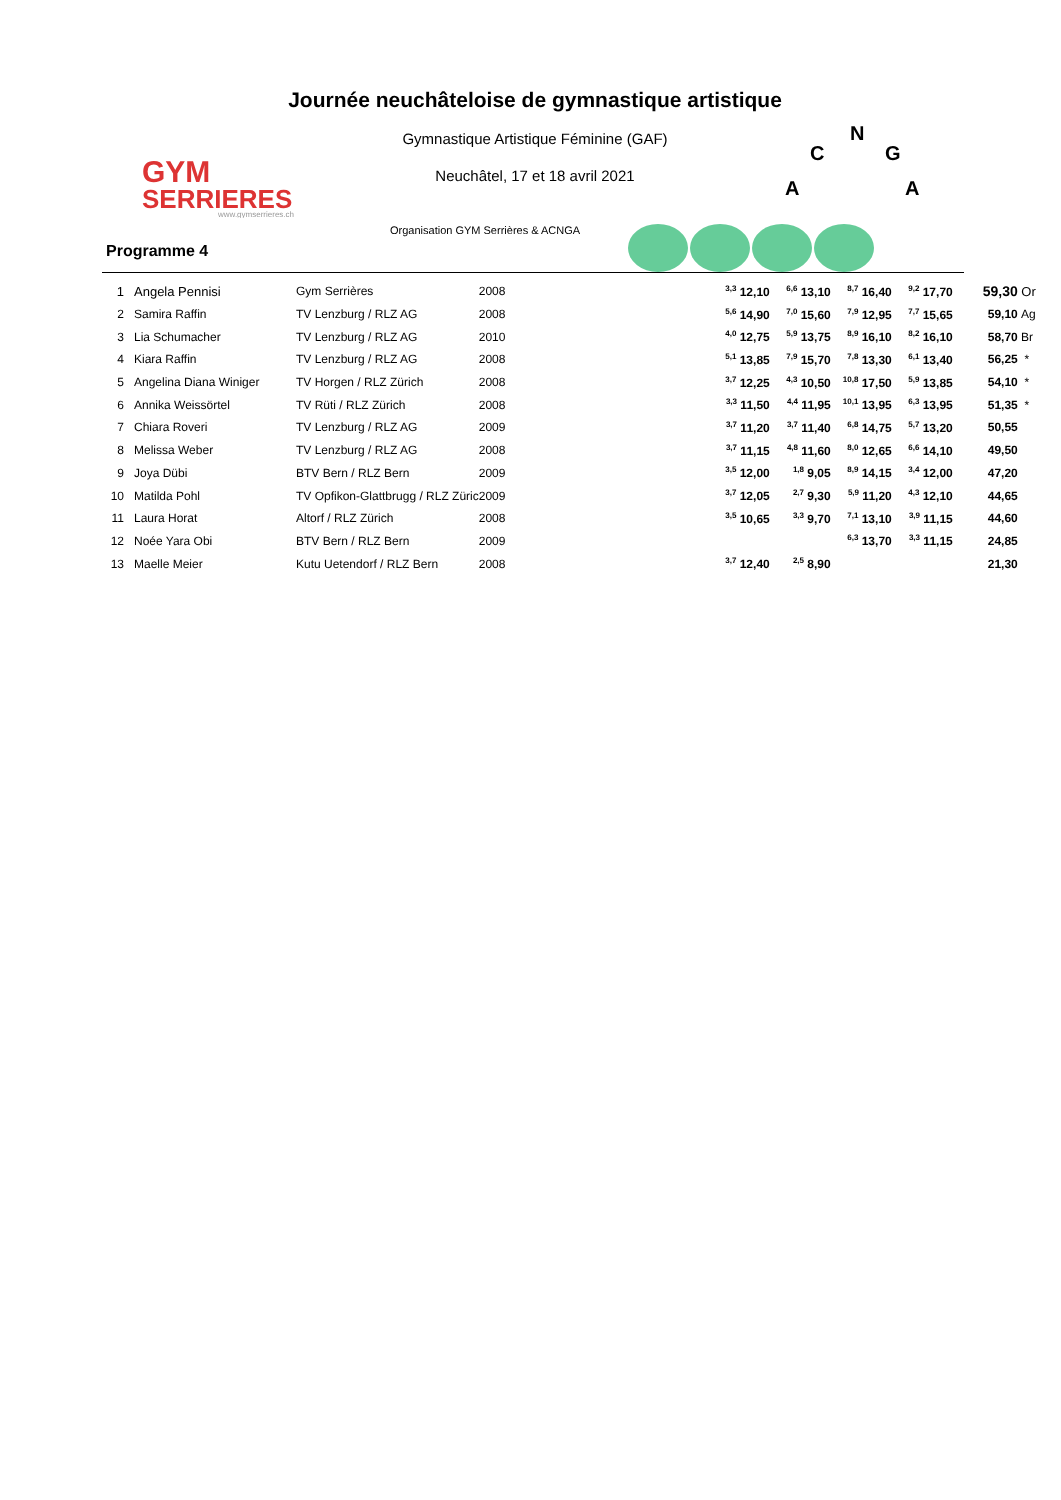GYM
SERRIERES
www.gymserrieres.ch
Journée neuchâteloise de gymnastique artistique
Gymnastique Artistique Féminine (GAF)
Neuchâtel, 17 et 18 avril 2021
N
C
G
A
A
Organisation GYM Serrières & ACNGA
Programme 4
| 1 | | Angela Pennisi | Gym Serrières | 2008 | | <sup>3,3</sup> 12,10 | <sup>6,6</sup> 13,10 | <sup>8,7</sup> 16,40 | <sup>9,2</sup> 17,70 | 59,30 | Or |
| 2 | | Samira Raffin | TV Lenzburg / RLZ AG | 2008 | | <sup>5,6</sup> 14,90 | <sup>7,0</sup> 15,60 | <sup>7,9</sup> 12,95 | <sup>7,7</sup> 15,65 | 59,10 | Ag |
| 3 | | Lia Schumacher | TV Lenzburg / RLZ AG | 2010 | | <sup>4,0</sup> 12,75 | <sup>5,9</sup> 13,75 | <sup>8,9</sup> 16,10 | <sup>8,2</sup> 16,10 | 58,70 | Br |
| 4 | | Kiara Raffin | TV Lenzburg / RLZ AG | 2008 | | <sup>5,1</sup> 13,85 | <sup>7,9</sup> 15,70 | <sup>7,8</sup> 13,30 | <sup>6,1</sup> 13,40 | 56,25 | * |
| 5 | | Angelina Diana Winiger | TV Horgen / RLZ Zürich | 2008 | | <sup>3,7</sup> 12,25 | <sup>4,3</sup> 10,50 | <sup>10,8</sup> 17,50 | <sup>5,9</sup> 13,85 | 54,10 | * |
| 6 | | Annika Weissörtel | TV Rüti / RLZ Zürich | 2008 | | <sup>3,3</sup> 11,50 | <sup>4,4</sup> 11,95 | <sup>10,1</sup> 13,95 | <sup>6,3</sup> 13,95 | 51,35 | * |
| 7 | | Chiara Roveri | TV Lenzburg / RLZ AG | 2009 | | <sup>3,7</sup> 11,20 | <sup>3,7</sup> 11,40 | <sup>6,8</sup> 14,75 | <sup>5,7</sup> 13,20 | 50,55 | |
| 8 | | Melissa Weber | TV Lenzburg / RLZ AG | 2008 | | <sup>3,7</sup> 11,15 | <sup>4,8</sup> 11,60 | <sup>8,0</sup> 12,65 | <sup>6,6</sup> 14,10 | 49,50 | |
| 9 | | Joya Dübi | BTV Bern / RLZ Bern | 2009 | | <sup>3,5</sup> 12,00 | <sup>1,8</sup> 9,05 | <sup>8,9</sup> 14,15 | <sup>3,4</sup> 12,00 | 47,20 | |
| 10 | | Matilda Pohl | TV Opfikon-Glattbrugg / RLZ Züric | 2009 | | <sup>3,7</sup> 12,05 | <sup>2,7</sup> 9,30 | <sup>5,9</sup> 11,20 | <sup>4,3</sup> 12,10 | 44,65 | |
| 11 | | Laura Horat | Altorf / RLZ Zürich | 2008 | | <sup>3,5</sup> 10,65 | <sup>3,3</sup> 9,70 | <sup>7,1</sup> 13,10 | <sup>3,9</sup> 11,15 | 44,60 | |
| 12 | | Noée Yara Obi | BTV Bern / RLZ Bern | 2009 | | | | <sup>6,3</sup> 13,70 | <sup>3,3</sup> 11,15 | 24,85 | |
| 13 | | Maelle Meier | Kutu Uetendorf / RLZ Bern | 2008 | | <sup>3,7</sup> 12,40 | <sup>2,5</sup> 8,90 | | | 21,30 | |